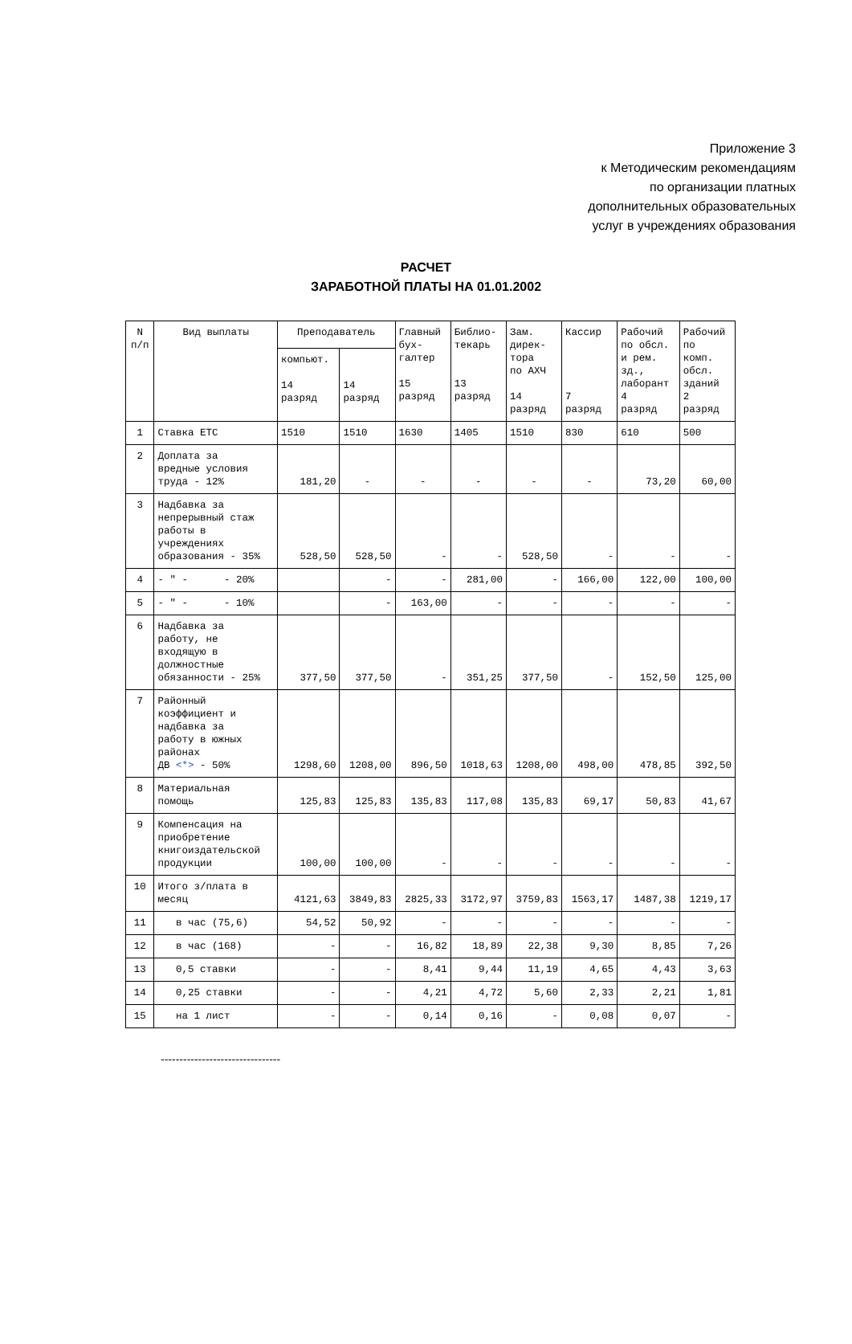Приложение 3
к Методическим рекомендациям
по организации платных
дополнительных образовательных
услуг в учреждениях образования
РАСЧЕТ
ЗАРАБОТНОЙ ПЛАТЫ НА 01.01.2002
| N п/п | Вид выплаты | Преподаватель | | Главный бух- галтер 15 разряд | Библио- текарь 13 разряд | Зам. дирек- тора по АХЧ 14 разряд | Кассир 7 разряд | Рабочий по обсл. и рем. зд., лаборант 4 разряд | Рабочий по комп. обсл. зданий 2 разряд |
| --- | --- | --- | --- | --- | --- | --- | --- | --- | --- |
| | | компьют. 14 разряд | 14 разряд | | | | | | |
| 1 | Ставка ЕТС | 1510 | 1510 | 1630 | 1405 | 1510 | 830 | 610 | 500 |
| 2 | Доплата за вредные условия труда - 12% | 181,20 | - | - | - | - | - | 73,20 | 60,00 |
| 3 | Надбавка за непрерывный стаж работы в учреждениях образования - 35% | 528,50 | 528,50 | - | - | 528,50 | - | - | - |
| 4 | - " - - 20% | | - | - | 281,00 | - | 166,00 | 122,00 | 100,00 |
| 5 | - " - - 10% | | - | 163,00 | - | - | - | - | - |
| 6 | Надбавка за работу, не входящую в должностные обязанности - 25% | 377,50 | 377,50 | - | 351,25 | 377,50 | - | 152,50 | 125,00 |
| 7 | Районный коэффициент и надбавка за работу в южных районах ДВ <*> - 50% | 1298,60 | 1208,00 | 896,50 | 1018,63 | 1208,00 | 498,00 | 478,85 | 392,50 |
| 8 | Материальная помощь | 125,83 | 125,83 | 135,83 | 117,08 | 135,83 | 69,17 | 50,83 | 41,67 |
| 9 | Компенсация на приобретение книгоиздательской продукции | 100,00 | 100,00 | - | - | - | - | - | - |
| 10 | Итого з/плата в месяц | 4121,63 | 3849,83 | 2825,33 | 3172,97 | 3759,83 | 1563,17 | 1487,38 | 1219,17 |
| 11 | в час (75,6) | 54,52 | 50,92 | - | - | - | - | - | - |
| 12 | в час (168) | - | - | 16,82 | 18,89 | 22,38 | 9,30 | 8,85 | 7,26 |
| 13 | 0,5 ставки | - | - | 8,41 | 9,44 | 11,19 | 4,65 | 4,43 | 3,63 |
| 14 | 0,25 ставки | - | - | 4,21 | 4,72 | 5,60 | 2,33 | 2,21 | 1,81 |
| 15 | на 1 лист | - | - | 0,14 | 0,16 | - | 0,08 | 0,07 | - |
--------------------------------